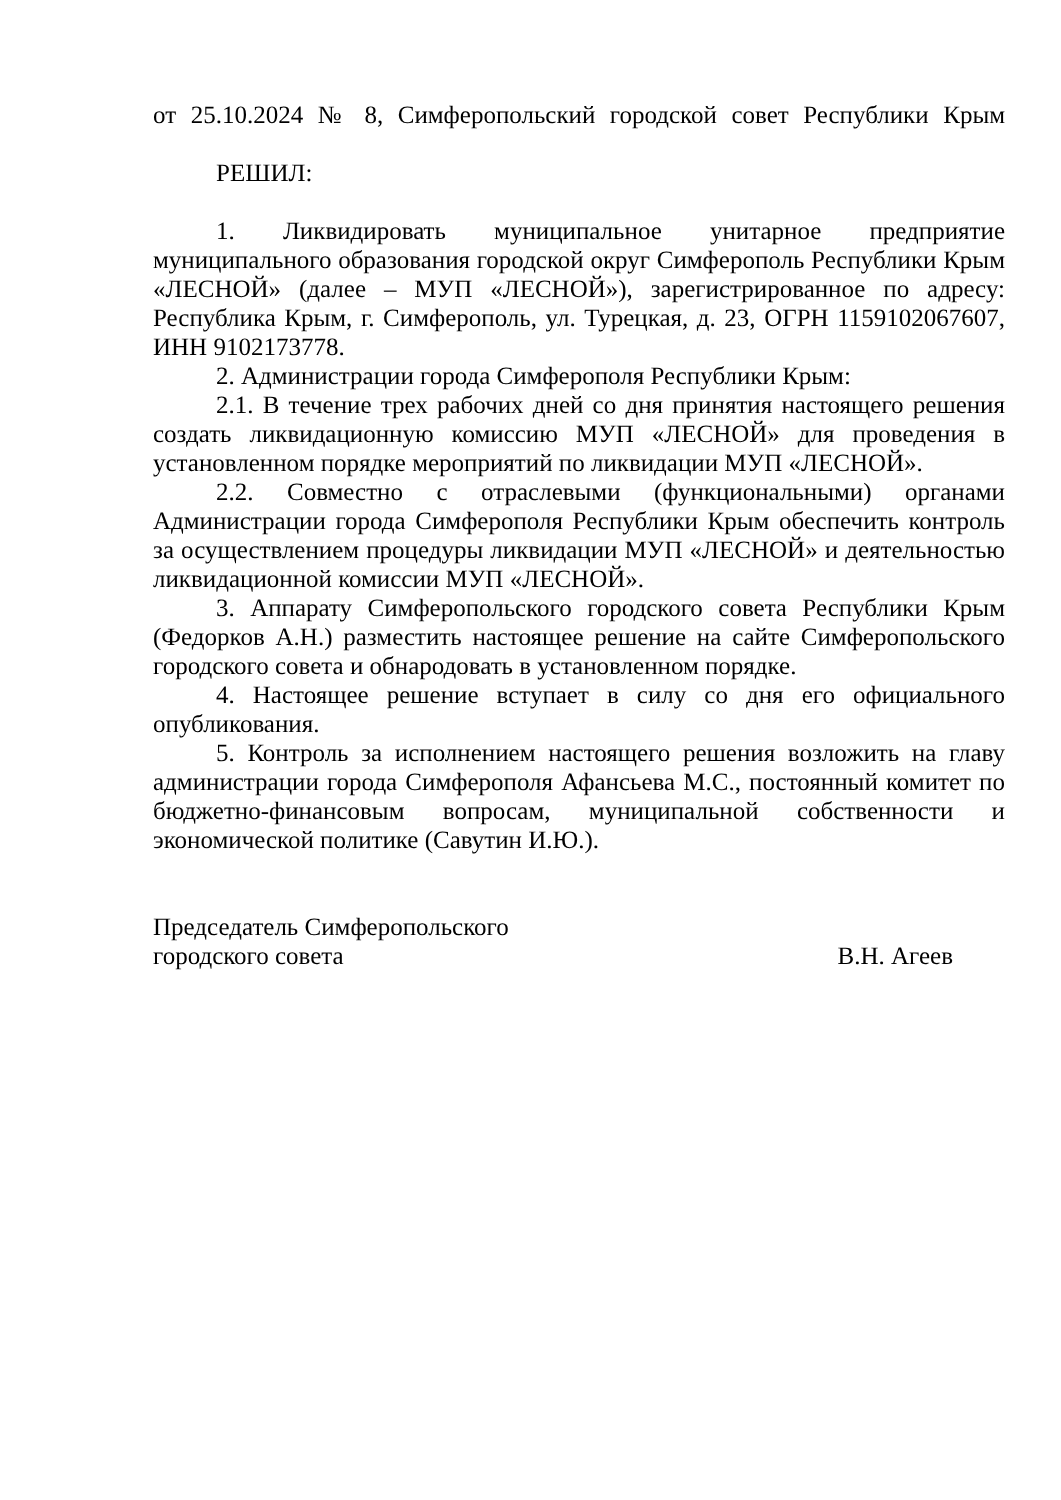от 25.10.2024 № 8, Симферопольский городской совет Республики Крым
РЕШИЛ:
1. Ликвидировать муниципальное унитарное предприятие муниципального образования городской округ Симферополь Республики Крым «ЛЕСНОЙ» (далее – МУП «ЛЕСНОЙ»), зарегистрированное по адресу: Республика Крым, г. Симферополь, ул. Турецкая, д. 23, ОГРН 1159102067607, ИНН 9102173778.
2. Администрации города Симферополя Республики Крым:
2.1. В течение трех рабочих дней со дня принятия настоящего решения создать ликвидационную комиссию МУП «ЛЕСНОЙ» для проведения в установленном порядке мероприятий по ликвидации МУП «ЛЕСНОЙ».
2.2. Совместно с отраслевыми (функциональными) органами Администрации города Симферополя Республики Крым обеспечить контроль за осуществлением процедуры ликвидации МУП «ЛЕСНОЙ» и деятельностью ликвидационной комиссии МУП «ЛЕСНОЙ».
3. Аппарату Симферопольского городского совета Республики Крым (Федорков А.Н.) разместить настоящее решение на сайте Симферопольского городского совета и обнародовать в установленном порядке.
4. Настоящее решение вступает в силу со дня его официального опубликования.
5. Контроль за исполнением настоящего решения возложить на главу администрации города Симферополя Афансьева М.С., постоянный комитет по бюджетно-финансовым вопросам, муниципальной собственности и экономической политике (Савутин И.Ю.).
Председатель Симферопольского
городского совета В.Н. Агеев